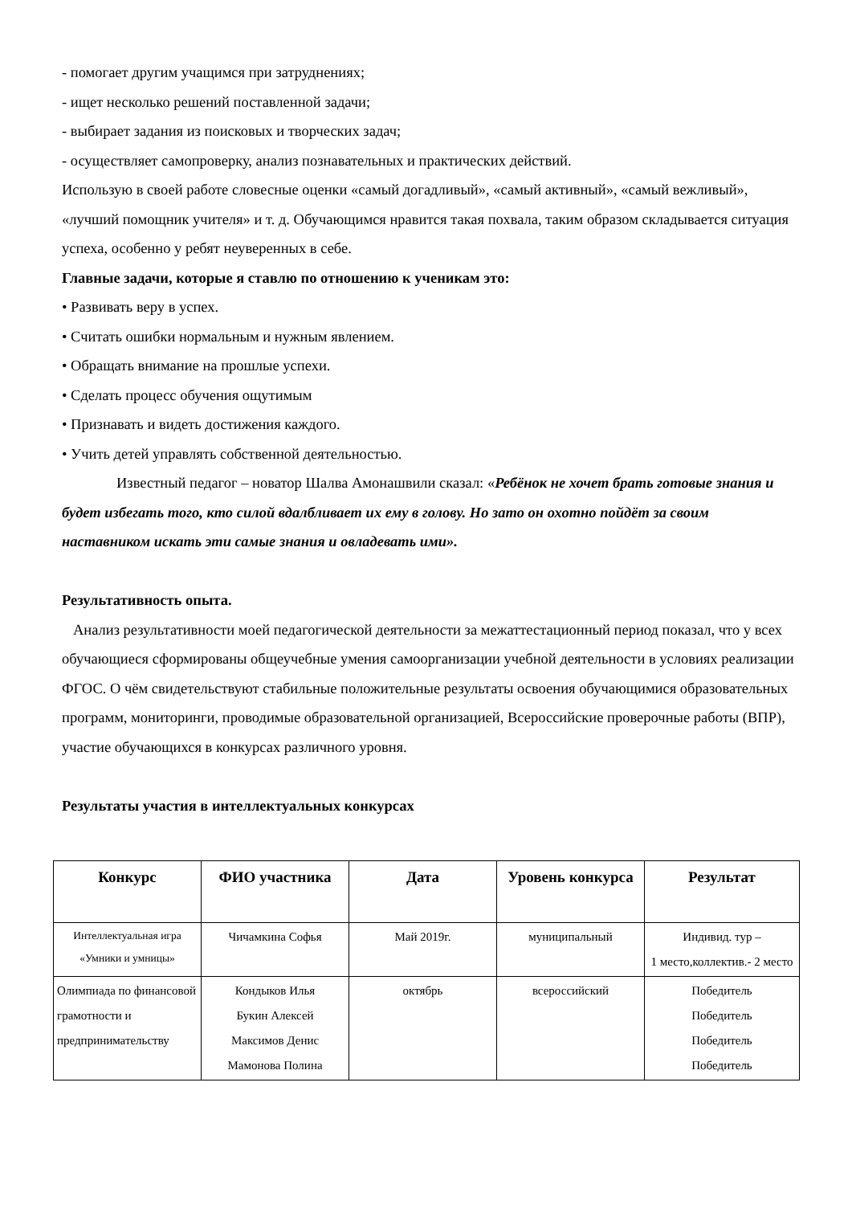- помогает другим учащимся при затруднениях;
- ищет несколько решений поставленной задачи;
- выбирает задания из поисковых и творческих задач;
- осуществляет самопроверку, анализ познавательных и практических действий.
Использую в своей работе словесные оценки «самый догадливый», «самый активный», «самый вежливый», «лучший помощник учителя» и т. д. Обучающимся нравится такая похвала, таким образом складывается ситуация успеха, особенно у ребят неуверенных в себе.
Главные задачи, которые я ставлю по отношению к ученикам это:
• Развивать веру в успех.
• Считать ошибки нормальным и нужным явлением.
• Обращать внимание на прошлые успехи.
• Сделать процесс обучения ощутимым
• Признавать и видеть достижения каждого.
• Учить детей управлять собственной деятельностью.
Известный педагог – новатор Шалва Амонашвили сказал: «Ребёнок не хочет брать готовые знания и будет избегать того, кто силой вдалбливает их ему в голову. Но зато он охотно пойдёт за своим наставником искать эти самые знания и овладевать ими».
Результативность опыта.
Анализ результативности моей педагогической деятельности за межаттестационный период показал, что у всех обучающиеся сформированы общеучебные умения самоорганизации учебной деятельности в условиях реализации ФГОС. О чём свидетельствуют стабильные положительные результаты освоения обучающимися образовательных программ, мониторинги, проводимые образовательной организацией, Всероссийские проверочные работы (ВПР), участие обучающихся в конкурсах различного уровня.
Результаты участия в интеллектуальных конкурсах
| Конкурс | ФИО участника | Дата | Уровень конкурса | Результат |
| --- | --- | --- | --- | --- |
| Интеллектуальная игра «Умники и умницы» | Чичамкина Софья | Май 2019г. | муниципальный | Индивид. тур – 1 место,коллектив.- 2 место |
| Олимпиада по финансовой грамотности и предпринимательству | Кондыков Илья Букин Алексей Максимов Денис Мамонова Полина | октябрь | всероссийский | Победитель Победитель Победитель Победитель |